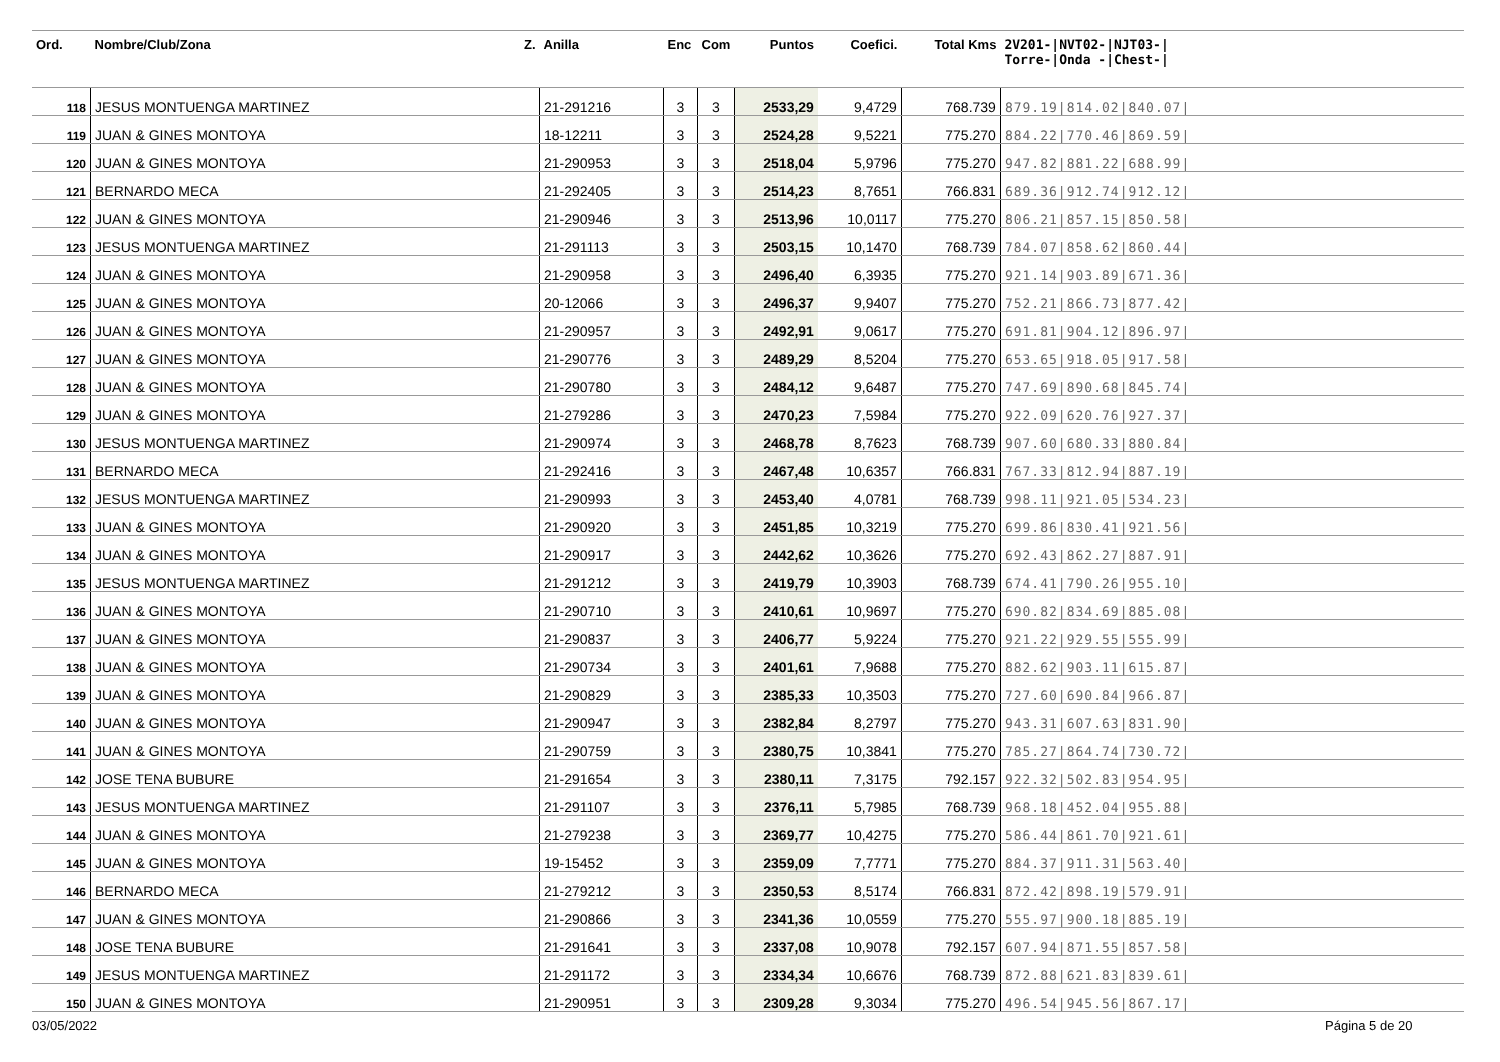| Ord. | Nombre/Club/Zona Z. | Anilla | Enc | Com | Puntos | Coefici. | Total Kms | 2V201-/NVT02-/NJT03-/ Torre-/Onda -/Chest-/ |
| --- | --- | --- | --- | --- | --- | --- | --- | --- |
| 118 | JESUS MONTUENGA MARTINEZ | 21-291216 | 3 | 3 | 2533,29 | 9,4729 | 768.739 | 879.19/814.02/840.07/ |
| 119 | JUAN & GINES MONTOYA | 18-12211 | 3 | 3 | 2524,28 | 9,5221 | 775.270 | 884.22/770.46/869.59/ |
| 120 | JUAN & GINES MONTOYA | 21-290953 | 3 | 3 | 2518,04 | 5,9796 | 775.270 | 947.82/881.22/688.99/ |
| 121 | BERNARDO MECA | 21-292405 | 3 | 3 | 2514,23 | 8,7651 | 766.831 | 689.36/912.74/912.12/ |
| 122 | JUAN & GINES MONTOYA | 21-290946 | 3 | 3 | 2513,96 | 10,0117 | 775.270 | 806.21/857.15/850.58/ |
| 123 | JESUS MONTUENGA MARTINEZ | 21-291113 | 3 | 3 | 2503,15 | 10,1470 | 768.739 | 784.07/858.62/860.44/ |
| 124 | JUAN & GINES MONTOYA | 21-290958 | 3 | 3 | 2496,40 | 6,3935 | 775.270 | 921.14/903.89/671.36/ |
| 125 | JUAN & GINES MONTOYA | 20-12066 | 3 | 3 | 2496,37 | 9,9407 | 775.270 | 752.21/866.73/877.42/ |
| 126 | JUAN & GINES MONTOYA | 21-290957 | 3 | 3 | 2492,91 | 9,0617 | 775.270 | 691.81/904.12/896.97/ |
| 127 | JUAN & GINES MONTOYA | 21-290776 | 3 | 3 | 2489,29 | 8,5204 | 775.270 | 653.65/918.05/917.58/ |
| 128 | JUAN & GINES MONTOYA | 21-290780 | 3 | 3 | 2484,12 | 9,6487 | 775.270 | 747.69/890.68/845.74/ |
| 129 | JUAN & GINES MONTOYA | 21-279286 | 3 | 3 | 2470,23 | 7,5984 | 775.270 | 922.09/620.76/927.37/ |
| 130 | JESUS MONTUENGA MARTINEZ | 21-290974 | 3 | 3 | 2468,78 | 8,7623 | 768.739 | 907.60/680.33/880.84/ |
| 131 | BERNARDO MECA | 21-292416 | 3 | 3 | 2467,48 | 10,6357 | 766.831 | 767.33/812.94/887.19/ |
| 132 | JESUS MONTUENGA MARTINEZ | 21-290993 | 3 | 3 | 2453,40 | 4,0781 | 768.739 | 998.11/921.05/534.23/ |
| 133 | JUAN & GINES MONTOYA | 21-290920 | 3 | 3 | 2451,85 | 10,3219 | 775.270 | 699.86/830.41/921.56/ |
| 134 | JUAN & GINES MONTOYA | 21-290917 | 3 | 3 | 2442,62 | 10,3626 | 775.270 | 692.43/862.27/887.91/ |
| 135 | JESUS MONTUENGA MARTINEZ | 21-291212 | 3 | 3 | 2419,79 | 10,3903 | 768.739 | 674.41/790.26/955.10/ |
| 136 | JUAN & GINES MONTOYA | 21-290710 | 3 | 3 | 2410,61 | 10,9697 | 775.270 | 690.82/834.69/885.08/ |
| 137 | JUAN & GINES MONTOYA | 21-290837 | 3 | 3 | 2406,77 | 5,9224 | 775.270 | 921.22/929.55/555.99/ |
| 138 | JUAN & GINES MONTOYA | 21-290734 | 3 | 3 | 2401,61 | 7,9688 | 775.270 | 882.62/903.11/615.87/ |
| 139 | JUAN & GINES MONTOYA | 21-290829 | 3 | 3 | 2385,33 | 10,3503 | 775.270 | 727.60/690.84/966.87/ |
| 140 | JUAN & GINES MONTOYA | 21-290947 | 3 | 3 | 2382,84 | 8,2797 | 775.270 | 943.31/607.63/831.90/ |
| 141 | JUAN & GINES MONTOYA | 21-290759 | 3 | 3 | 2380,75 | 10,3841 | 775.270 | 785.27/864.74/730.72/ |
| 142 | JOSE TENA BUBURE | 21-291654 | 3 | 3 | 2380,11 | 7,3175 | 792.157 | 922.32/502.83/954.95/ |
| 143 | JESUS MONTUENGA MARTINEZ | 21-291107 | 3 | 3 | 2376,11 | 5,7985 | 768.739 | 968.18/452.04/955.88/ |
| 144 | JUAN & GINES MONTOYA | 21-279238 | 3 | 3 | 2369,77 | 10,4275 | 775.270 | 586.44/861.70/921.61/ |
| 145 | JUAN & GINES MONTOYA | 19-15452 | 3 | 3 | 2359,09 | 7,7771 | 775.270 | 884.37/911.31/563.40/ |
| 146 | BERNARDO MECA | 21-279212 | 3 | 3 | 2350,53 | 8,5174 | 766.831 | 872.42/898.19/579.91/ |
| 147 | JUAN & GINES MONTOYA | 21-290866 | 3 | 3 | 2341,36 | 10,0559 | 775.270 | 555.97/900.18/885.19/ |
| 148 | JOSE TENA BUBURE | 21-291641 | 3 | 3 | 2337,08 | 10,9078 | 792.157 | 607.94/871.55/857.58/ |
| 149 | JESUS MONTUENGA MARTINEZ | 21-291172 | 3 | 3 | 2334,34 | 10,6676 | 768.739 | 872.88/621.83/839.61/ |
| 150 | JUAN & GINES MONTOYA | 21-290951 | 3 | 3 | 2309,28 | 9,3034 | 775.270 | 496.54/945.56/867.17/ |
03/05/2022 Página 5 de 20